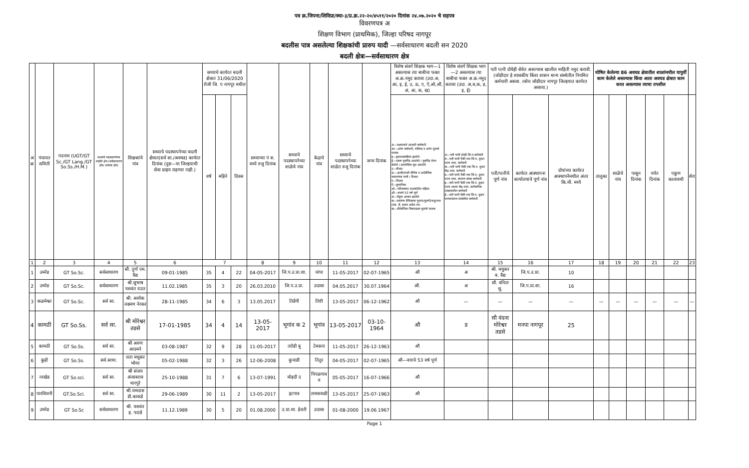पत्र क्र.जिपना/शिविप्रा/स्था-३/प्र.क्र.२२-२०/४५११/२०२० दिनांक २४.०७.२०२० चे सहपत्र
विवरणपत्र अ
शिक्षण विभाग (प्राथमिक), जिल्हा परिषद नागपूर
बदलीस पात्र असलेल्या शिक्षकांची प्रारुप यादी —सर्वसाधारण बदली सन 2020
बदली क्षेत्रः—सर्वसाधारण क्षेत्र
| अ क्र | पंचायत समिती | पदनाम (UGT/GT Sc./GT Lang./GT So.Ss./H.M.) | सध्याचे पदस्थापनेच्या शाळेचे क्षेत्र (सर्वसाधारण क्षेत्र/ अवघड क्षेत्र) | शिक्षकांचे नांव | सध्याचे पदस्थापनेच्या बदली क्षेत्रात(सर्व सा./अवघड) कार्यरत दिनांक (दुस—या जिल्हयाची सेवा ग्राहय राहणार नाही.) | सध्याचे कार्यरत बदली क्षेत्रात 31/06/2020 रोजी जि. प नागपूर मधील | | | सध्याच्या पं स. मध्ये रुजु दिनांक | सध्याचे पदस्थापनेच्या शाळेचे नांव | केद्राचे नांव | सध्याचे पदस्थापनेच्या शाळेत रुजू दिनांक | जन्म दिनांक | विशेष संवर्ग शिक्षक भाग—1 असल्यास त्या बाबीचा फक्त अ.क्र.नमुद करावा (उदा.अ, आ, इ, ई, उ, ऊ, ए, ऐ,ओ,औ, अं, अः, क, ख) | विशेष संवर्ग शिक्षक भाग—2 असल्यास त्या बाबीचा फक्त अ.क्र.नमुद करावा (उदा. अ,ब,क, ड, इ, ई) | पती पत्नी दोघेही सेवेत असल्यास खालील माहिती नमुद करावी. (जोडीदार हे शासकीय किंवा शासन मान्य संस्थेतील नियमित कर्मचारी असवा. तसेच जोडीदार नागपूर जिल्हयात कार्यरत असावा.) | | | घोषित केलेल्या 86 अवघड क्षेत्रातील शाळांमधील यापुर्वी काम केलेले असल्यास किंवा आता अवघड क्षेत्रात काम करत असल्यास त्याचा तपशील | | | | | |
| --- | --- | --- | --- | --- | --- | --- | --- | --- | --- | --- | --- | --- | --- | --- | --- | --- | --- | --- | --- | --- | --- | --- | --- | --- |
| | | | | | | वर्ष | महिने | दिवस | | | | | | अ—पक्षघाताने आजारी कर्मचारी आ—अपंग कर्मचारी, मतिमंद व अपंग मुलाचे पालक इ—हृदयशस्त्रक्रिया झालेले ई—एकच मुत्रपिंड असलेले / मुत्रपिंड रोपन केलेले / डायलेसिस सुरु असलेले उ—कॅन्सर ऊ—आजी/माजी सैनिक व अर्धसैनिक जवानांच्या पत्नी / विधवा ए—विधवा ऐ—कुमारिका ओ—परितक्त्या/ घटस्फोटीत महिला औ—वयाचे 53 वर्ष पूर्ण अं—मेंदूचा आजार झालेले क—स्वातंत्र्य सैनिकाचा मुलगा/मुलगी/नातु/नात (स्वा. सै. हयात असेल तर) ख—थॅलेसेमिया विकारग्रस्त मुलांचे पालक | अ—पती पत्नी दोन्ही जि.प.कर्मचारी ब—पती पत्नी पैकी एक जि.प. दुसरा राज्य शास. कर्मचारी क—पती पत्नी पैकी एक जि.प. दुसरा केंद्र शास. कर्मचारी ड—पती पत्नी पैकी एक जि.प. दुसरा राज्य शास. स्वायत्त संस्था कर्मचारी इ—पती पत्नी पैकी एक जि.प. दुसरा राज्य अथवा केंद्र शास. सार्वजनिक उपक्रमातील कर्मचारी ई—पती पत्नी पैकी एक जि.प. दुसरा मान्यताप्राप्त संस्थेतील कर्मचारी | पती/पत्नीचे पूर्ण नांव | कार्यरत आस्थापना कार्यालयाचे पूर्ण नांव | दोघांच्या कार्यरत आस्थापनेमधील अंतर कि.मी. मध्ये | तालुका | शाळेचे नांव | पासुन दिनांक | पर्यंत दिनांक | एकुण कालावधी | शेरा |
| 1 | 2 | 3 | 4 | 5 | 6 | 7 | | | 8 | 9 | 10 | 11 | 12 | 13 | 14 | 15 | 16 | 17 | 18 | 19 | 20 | 21 | 22 | 23 |
| 1 | उमरेड | GT So.Sc. | सर्वसाधारण | सौ. दुर्गा एम. वैद्य | 09-01-1985 | 35 | 4 | 22 | 04-05-2017 | जि.प.उ.प्रा.शा. | चांपा | 11-05-2017 | 02-07-1965 | औ | अ | श्री. मधुकर ब. वैद्य | जि.प.उ.प्रा. | 10 | | | | | | |
| 2 | उमरेड | GT So.Sc. | सर्वसाधारण | श्री.सुभाष यशवंत राउत | 11.02.1985 | 35 | 3 | 20 | 26.03.2010 | जि.प.उ.प्रा. | उदासा | 04.05.2017 | 30.07.1964 | औ. | अ | सौ. वनिता सु. | जि.प.प्रा.शा. | 16 | | | | | | |
| 3 | कळमेश्वर | GT So.Sc. | सर्व सा. | श्री. अशोक लक्ष्मण नेरकर | 28-11-1985 | 34 | 6 | 3 | 13.05.2017 | तिडेंगी | तिष्टी | 13-05-2017 | 06-12-1962 | औ | — | — | — | — | — | — | — | — | — | — |
| 4 | कामठी | GT So.Ss. | सर्व सा. | श्री मोरेश्वर तडसे | 17-01-1985 | 34 | 4 | 14 | 13-05-2017 | भूगांव क 2 | भूगांव | 13-05-2017 | 03-10-1964 | औ | ड | सौ वंदना मोरेश्वर तडसे | मनपा नागपूर | 25 | | | | | | |
| 5 | कामठी | GT So.Ss. | सर्व सा. | श्री अरुण आदमने | 03-08-1987 | 32 | 9 | 28 | 11-05-2017 | तरोडी बु | टेमसना | 11-05-2017 | 26-12-1963 | औ | | | | | | | | | | |
| 6 | कुही | GT So.Ss. | सर्व.साधा. | लता मधूकर भोयर | 05-02-1988 | 32 | 3 | 26 | 12-06-2008 | कुचाडी | तितुर | 04-05-2017 | 02-07-1965 | औ—वयाचे 53 वर्ष पूर्ण | | | | | | | | | | |
| 7 | नरखेड | GT So.sci. | सर्व सा. | श्री संजय अंजाबराव धारपुरे | 25-10-1988 | 31 | 7 | 6 | 13-07-1991 | मोहदी द | पिपळगाव व | 05-05-2017 | 16-07-1966 | औ | | | | | | | | | | |
| 8 | पारशिवनी | GT.So.Sci. | सर्व सा. | श्री.रामदास डी.काकडे | 29-06-1989 | 30 | 11 | 2 | 13-05-2017 | इटगाव | तामसवाडी | 13-05-2017 | 25-07-1963 | औ | | | | | | | | | | |
| 9 | उमरेड | GT So.Sc | सर्वसाधारण | श्री. यशवंत ह. पदाडे | 11.12.1989 | 30 | 5 | 20 | 01.08.2000 | उ.प्रा.शा. हेवती | उदासा | 01-08-2000 | 19.06.1967 | | | | | | | | | | | |
Page 1